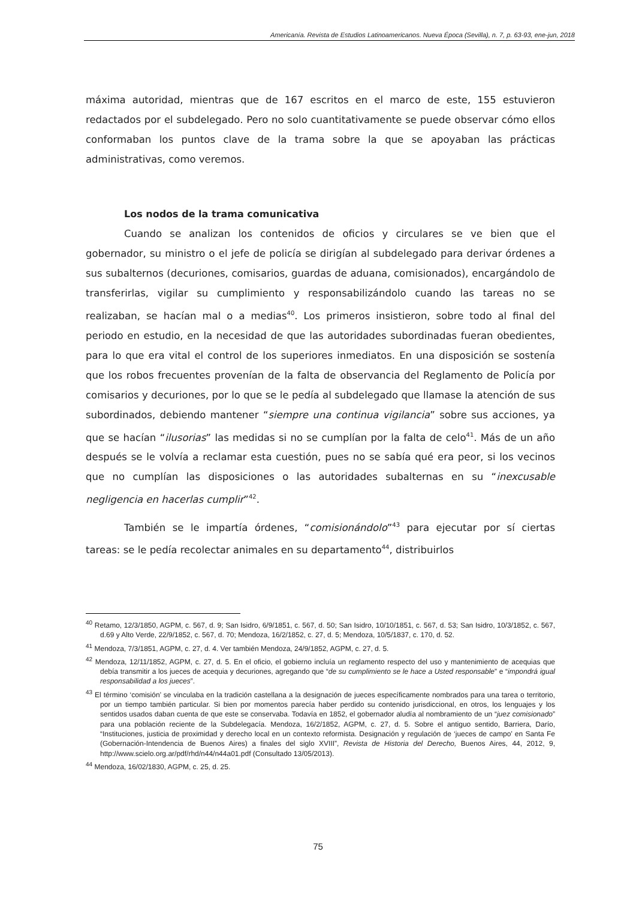Americanía. Revista de Estudios Latinoamericanos. Nueva Época (Sevilla), n. 7, p. 63-93, ene-jun, 2018
máxima autoridad, mientras que de 167 escritos en el marco de este, 155 estuvieron redactados por el subdelegado. Pero no solo cuantitativamente se puede observar cómo ellos conformaban los puntos clave de la trama sobre la que se apoyaban las prácticas administrativas, como veremos.
Los nodos de la trama comunicativa
Cuando se analizan los contenidos de oficios y circulares se ve bien que el gobernador, su ministro o el jefe de policía se dirigían al subdelegado para derivar órdenes a sus subalternos (decuriones, comisarios, guardas de aduana, comisionados), encargándolo de transferirlas, vigilar su cumplimiento y responsabilizándolo cuando las tareas no se realizaban, se hacían mal o a medias<sup>40</sup>. Los primeros insistieron, sobre todo al final del periodo en estudio, en la necesidad de que las autoridades subordinadas fueran obedientes, para lo que era vital el control de los superiores inmediatos. En una disposición se sostenía que los robos frecuentes provenían de la falta de observancia del Reglamento de Policía por comisarios y decuriones, por lo que se le pedía al subdelegado que llamase la atención de sus subordinados, debiendo mantener “siempre una continua vigilancia” sobre sus acciones, ya que se hacían “ilusorias” las medidas si no se cumplían por la falta de celo<sup>41</sup>. Más de un año después se le volvía a reclamar esta cuestión, pues no se sabía qué era peor, si los vecinos que no cumplían las disposiciones o las autoridades subalternas en su “inexcusable negligencia en hacerlas cumplir”<sup>42</sup>.
También se le impartía órdenes, “comisionándolo”<sup>43</sup> para ejecutar por sí ciertas tareas: se le pedía recolectar animales en su departamento<sup>44</sup>, distribuirlos
<sup>40</sup> Retamo, 12/3/1850, AGPM, c. 567, d. 9; San Isidro, 6/9/1851, c. 567, d. 50; San Isidro, 10/10/1851, c. 567, d. 53; San Isidro, 10/3/1852, c. 567, d.69 y Alto Verde, 22/9/1852, c. 567, d. 70; Mendoza, 16/2/1852, c. 27, d. 5; Mendoza, 10/5/1837, c. 170, d. 52.
<sup>41</sup> Mendoza, 7/3/1851, AGPM, c. 27, d. 4. Ver también Mendoza, 24/9/1852, AGPM, c. 27, d. 5.
<sup>42</sup> Mendoza, 12/11/1852, AGPM, c. 27, d. 5. En el oficio, el gobierno incluía un reglamento respecto del uso y mantenimiento de acequias que debía transmitir a los jueces de acequia y decuriones, agregando que “de su cumplimiento se le hace a Usted responsable” e “impondrá igual responsabilidad a los jueces”.
<sup>43</sup> El término ‘comisión’ se vinculaba en la tradición castellana a la designación de jueces específicamente nombrados para una tarea o territorio, por un tiempo también particular. Si bien por momentos parecía haber perdido su contenido jurisdiccional, en otros, los lenguajes y los sentidos usados daban cuenta de que este se conservaba. Todavía en 1852, el gobernador aludía al nombramiento de un “juez comisionado” para una población reciente de la Subdelegacía. Mendoza, 16/2/1852, AGPM, c. 27, d. 5. Sobre el antiguo sentido, Barriera, Darío, “Instituciones, justicia de proximidad y derecho local en un contexto reformista. Designación y regulación de ‘jueces de campo’ en Santa Fe (Gobernación-Intendencia de Buenos Aires) a finales del siglo XVIII”, Revista de Historia del Derecho, Buenos Aires, 44, 2012, 9, http://www.scielo.org.ar/pdf/rhd/n44/n44a01.pdf (Consultado 13/05/2013).
<sup>44</sup> Mendoza, 16/02/1830, AGPM, c. 25, d. 25.
75